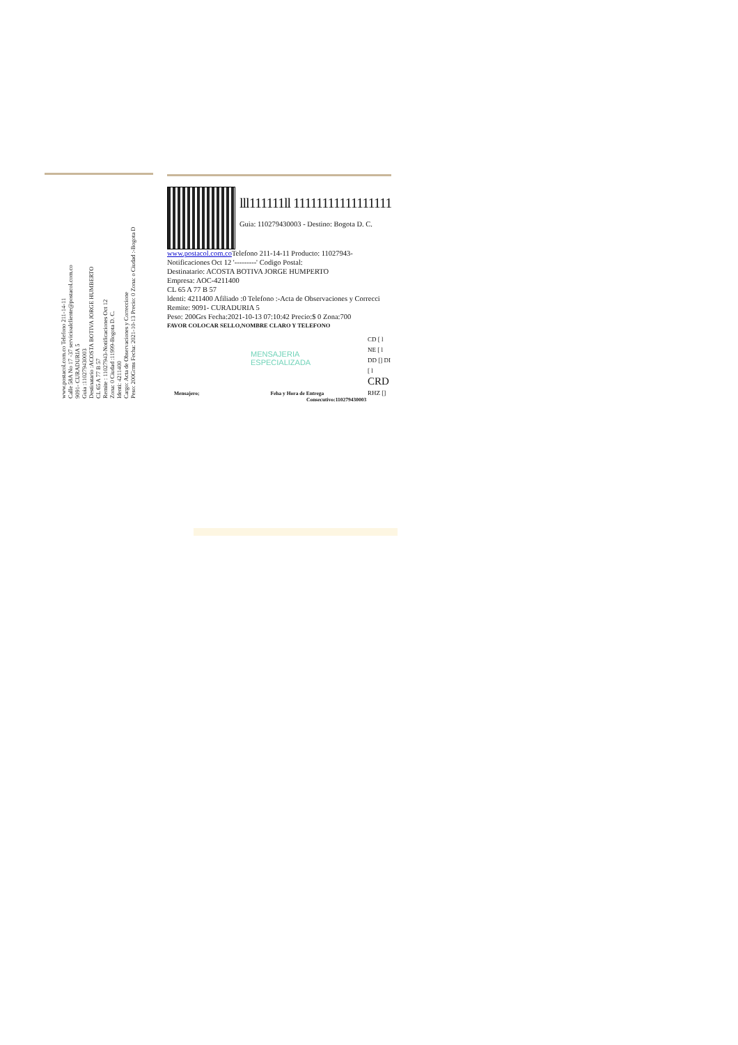www.postacol.com.co Telefono 211-14-11
Calle 58A No 17 -37 servicioalcliente@postacol.com.co
9091- CURADURIA 5
Guia :110279430003
Destinatario :ACOSTA BOTIVA JORGE HUMBERTO
CL 65 A 77 B 57
Remite : 11027943-Notificaciones Oct 12
Zona: 0 Ciudad :11999-Bogota D. C.
Identi: 4211400
Cargo: Acta de Observaciones y Correccione
Peso: 200Grms Fecha: 2021-10-13 Precio: 0 Zona: o Ciudad :-Bogota D
lll111111ll 11111111111111111
Guia: 110279430003 - Destino: Bogota D. C.
www.postacol.com.co Telefono 211-14-11 Producto: 11027943-
Notificaciones Oct 12 '---------' Codigo Postal:
Destinatario: ACOSTA BOTIVA JORGE HUMPERTO
Empresa: AOC-4211400
CL 65 A 77 B 57
ldenti: 4211400 Afiliado :0 Telefono :-Acta de Observaciones y Correcci
Remite: 9091- CURADURIA 5
Peso: 200Grs Fecha:2021-10-13 07:10:42 Precio:$ 0 Zona:700
FAVOR COLOCAR SELLO,NOMBRE CLARO Y TELEFONO
MENSAJERIA
ESPECIALIZADA
CD [ l
NE [ l
DD [] DI
[ l
CRD
RHZ []
Mensajero; Feha y Hora de Entrega
Consecutivo:110279430003